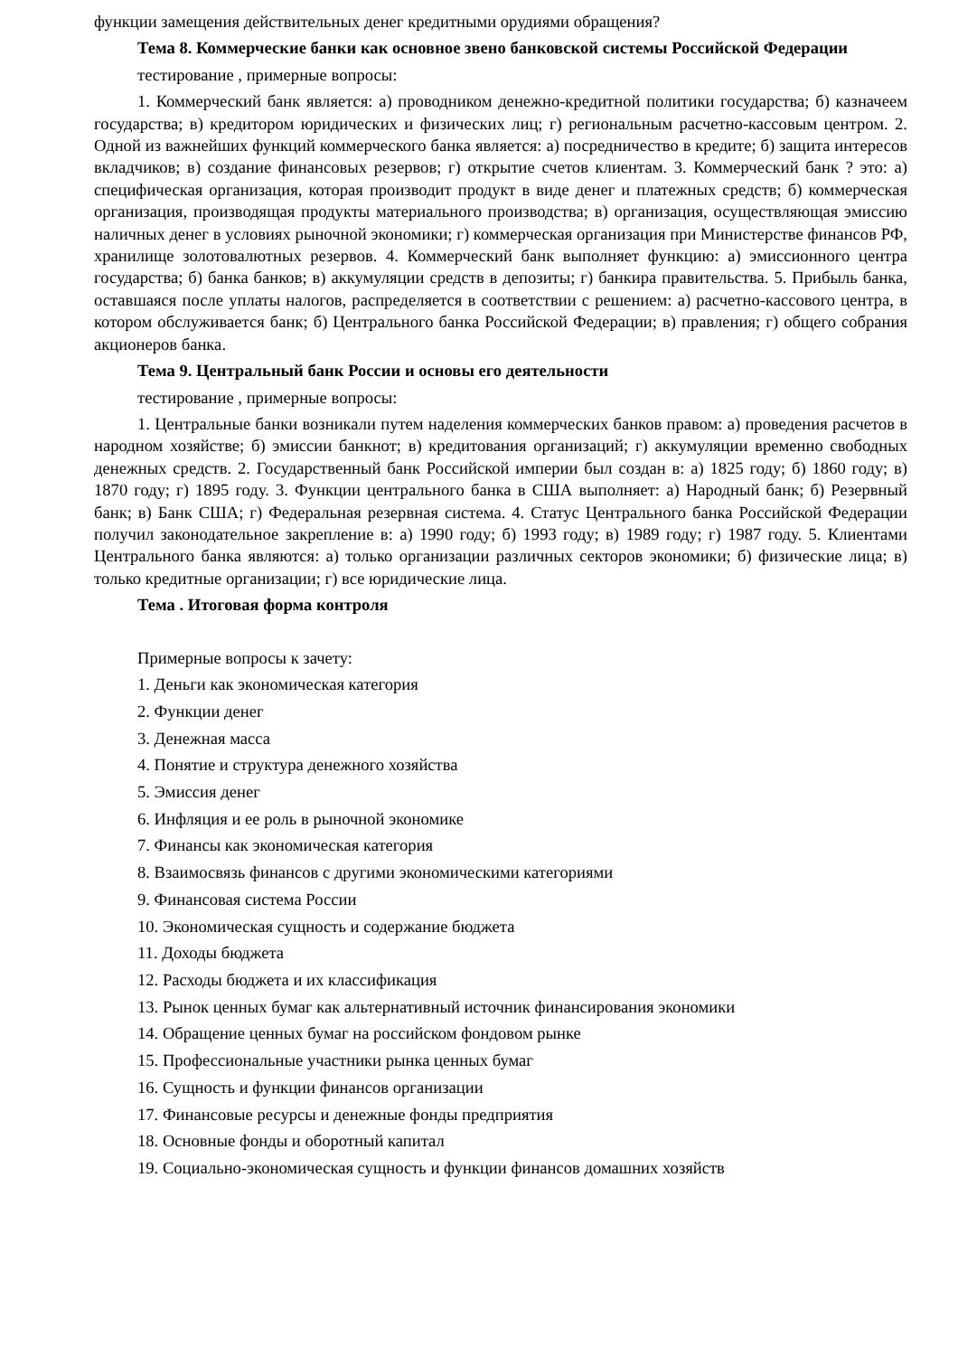функции замещения действительных денег кредитными орудиями обращения?
Тема 8. Коммерческие банки как основное звено банковской системы Российской Федерации
тестирование , примерные вопросы:
1. Коммерческий банк является: а) проводником денежно-кредитной политики государства; б) казначеем государства; в) кредитором юридических и физических лиц; г) региональным расчетно-кассовым центром. 2. Одной из важнейших функций коммерческого банка является: а) посредничество в кредите; б) защита интересов вкладчиков; в) создание финансовых резервов; г) открытие счетов клиентам. 3. Коммерческий банк ? это: а) специфическая организация, которая производит продукт в виде денег и платежных средств; б) коммерческая организация, производящая продукты материального производства; в) организация, осуществляющая эмиссию наличных денег в условиях рыночной экономики; г) коммерческая организация при Министерстве финансов РФ, хранилище золотовалютных резервов. 4. Коммерческий банк выполняет функцию: а) эмиссионного центра государства; б) банка банков; в) аккумуляции средств в депозиты; г) банкира правительства. 5. Прибыль банка, оставшаяся после уплаты налогов, распределяется в соответствии с решением: а) расчетно-кассового центра, в котором обслуживается банк; б) Центрального банка Российской Федерации; в) правления; г) общего собрания акционеров банка.
Тема 9. Центральный банк России и основы его деятельности
тестирование , примерные вопросы:
1. Центральные банки возникали путем наделения коммерческих банков правом: а) проведения расчетов в народном хозяйстве; б) эмиссии банкнот; в) кредитования организаций; г) аккумуляции временно свободных денежных средств. 2. Государственный банк Российской империи был создан в: а) 1825 году; б) 1860 году; в) 1870 году; г) 1895 году. 3. Функции центрального банка в США выполняет: а) Народный банк; б) Резервный банк; в) Банк США; г) Федеральная резервная система. 4. Статус Центрального банка Российской Федерации получил законодательное закрепление в: а) 1990 году; б) 1993 году; в) 1989 году; г) 1987 году. 5. Клиентами Центрального банка являются: а) только организации различных секторов экономики; б) физические лица; в) только кредитные организации; г) все юридические лица.
Тема . Итоговая форма контроля
Примерные вопросы к зачету:
1. Деньги как экономическая категория
2. Функции денег
3. Денежная масса
4. Понятие и структура денежного хозяйства
5. Эмиссия денег
6. Инфляция и ее роль в рыночной экономике
7. Финансы как экономическая категория
8. Взаимосвязь финансов с другими экономическими категориями
9. Финансовая система России
10. Экономическая сущность и содержание бюджета
11. Доходы бюджета
12. Расходы бюджета и их классификация
13. Рынок ценных бумаг как альтернативный источник финансирования экономики
14. Обращение ценных бумаг на российском фондовом рынке
15. Профессиональные участники рынка ценных бумаг
16. Сущность и функции финансов организации
17. Финансовые ресурсы и денежные фонды предприятия
18. Основные фонды и оборотный капитал
19. Социально-экономическая сущность и функции финансов домашних хозяйств